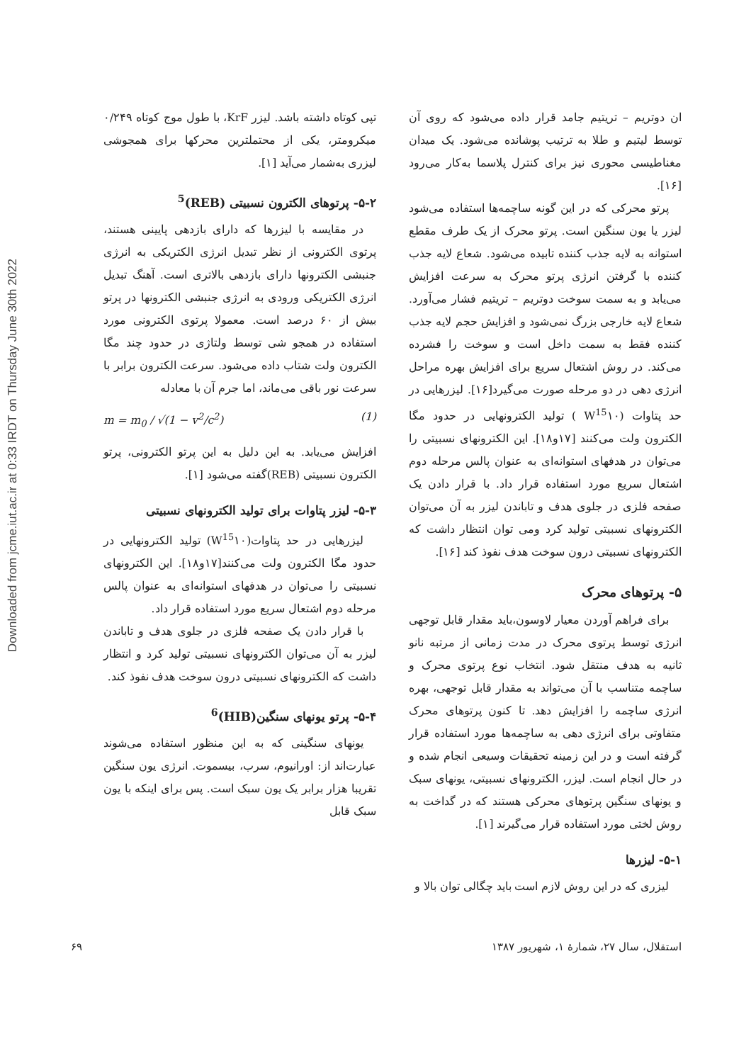Downloaded from jcme.iut.ac.ir at 0:33 IRDT on Thursday June 30th 2022
ان دوتریم – تریتیم جامد قرار داده می‌شود که روی آن توسط لیتیم و طلا به ترتیب پوشانده می‌شود. یک میدان مغناطیسی محوری نیز برای کنترل پلاسما به‌کار می‌رود [۱۶].
پرتو محرکی که در این گونه ساچمه‌ها استفاده می‌شود لیزر یا یون سنگین است. پرتو محرک از یک طرف مقطع استوانه به لایه جذب کننده تابیده می‌شود. شعاع لایه جذب کننده با گرفتن انرژی پرتو محرک به سرعت افزایش می‌یابد و به سمت سوخت دوتریم – تریتیم فشار می‌آورد. شعاع لایه خارجی بزرگ نمی‌شود و افزایش حجم لایه جذب کننده فقط به سمت داخل است و سوخت را فشرده می‌کند. در روش اشتعال سریع برای افزایش بهره مراحل انرژی دهی در دو مرحله صورت می‌گیرد[۱۶]. لیزرهایی در حد پتاوات (W<sup>15</sup>۱۰ ) تولید الکترونهایی در حدود مگا الکترون ولت می‌کنند [۱۷و۱۸]. این الکترونهای نسبیتی را می‌توان در هدفهای استوانه‌ای به عنوان پالس مرحله دوم اشتعال سریع مورد استفاده قرار داد. با قرار دادن یک صفحه فلزی در جلوی هدف و تاباندن لیزر به آن می‌توان الکترونهای نسبیتی تولید کرد ومی توان انتظار داشت که الکترونهای نسبیتی درون سوخت هدف نفوذ کند [۱۶].
۵- پرتوهای محرک
برای فراهم آوردن معیار لاوسون،باید مقدار قابل توجهی انرژی توسط پرتوی محرک در مدت زمانی از مرتبه نانو ثانیه به هدف منتقل شود. انتخاب نوع پرتوی محرک و ساچمه متناسب با آن می‌تواند به مقدار قابل توجهی، بهره انرژی ساچمه را افزایش دهد. تا کنون پرتوهای محرک متفاوتی برای انرژی دهی به ساچمه‌ها مورد استفاده قرار گرفته است و در این زمینه تحقیقات وسیعی انجام شده و در حال انجام است. لیزر، الکترونهای نسبیتی، یونهای سبک و یونهای سنگین پرتوهای محرکی هستند که در گداخت به روش لختی مورد استفاده قرار می‌گیرند [۱].
۵-۱- لیزرها
لیزری که در این روش لازم است باید چگالی توان بالا و
تپی کوتاه داشته باشد. لیزر KrF، با طول موج کوتاه ۰/۲۴۹ میکرومتر، یکی از محتملترین محرکها برای همجوشی لیزری به‌شمار می‌آید [۱].
۵-۲- پرتوهای الکترون نسبیتی (REB)<sup>5</sup>
در مقایسه با لیزرها که دارای بازدهی پایینی هستند، پرتوی الکترونی از نظر تبدیل انرژی الکتریکی به انرژی جنبشی الکترونها دارای بازدهی بالاتری است. آهنگ تبدیل انرژی الکتریکی ورودی به انرژی جنبشی الکترونها در پرتو بیش از ۶۰ درصد است. معمولا پرتوی الکترونی مورد استفاده در همجو شی توسط ولتاژی در حدود چند مگا الکترون ولت شتاب داده می‌شود. سرعت الکترون برابر با سرعت نور باقی می‌ماند، اما جرم آن با معادله
m = m<sub>0</sub> / √(1 − v<sup>2</sup>/c<sup>2</sup>) (1)
افزایش می‌یابد. به این دلیل به این پرتو الکترونی، پرتو الکترون نسبیتی (REB)گفته می‌شود [۱].
۵-۳- لیزر پتاوات برای تولید الکترونهای نسبیتی
لیزرهایی در حد پتاوات(W<sup>15</sup>۱۰) تولید الکترونهایی در حدود مگا الکترون ولت می‌کنند[۱۷و۱۸]. این الکترونهای نسبیتی را می‌توان در هدفهای استوانه‌ای به عنوان پالس مرحله دوم اشتعال سریع مورد استفاده قرار داد.
با قرار دادن یک صفحه فلزی در جلوی هدف و تاباندن لیزر به آن می‌توان الکترونهای نسبیتی تولید کرد و انتظار داشت که الکترونهای نسبیتی درون سوخت هدف نفوذ کند.
۵-۴- پرتو یونهای سنگین(HIB)<sup>6</sup>
یونهای سنگینی که به این منظور استفاده می‌شوند عبارت‌اند از: اورانیوم، سرب، بیسموت. انرژی یون سنگین تقریبا هزار برابر یک یون سبک است. پس برای اینکه با یون سبک قابل
استقلال، سال ۲۷، شمارهٔ ۱، شهریور ۱۳۸۷ ۶۹